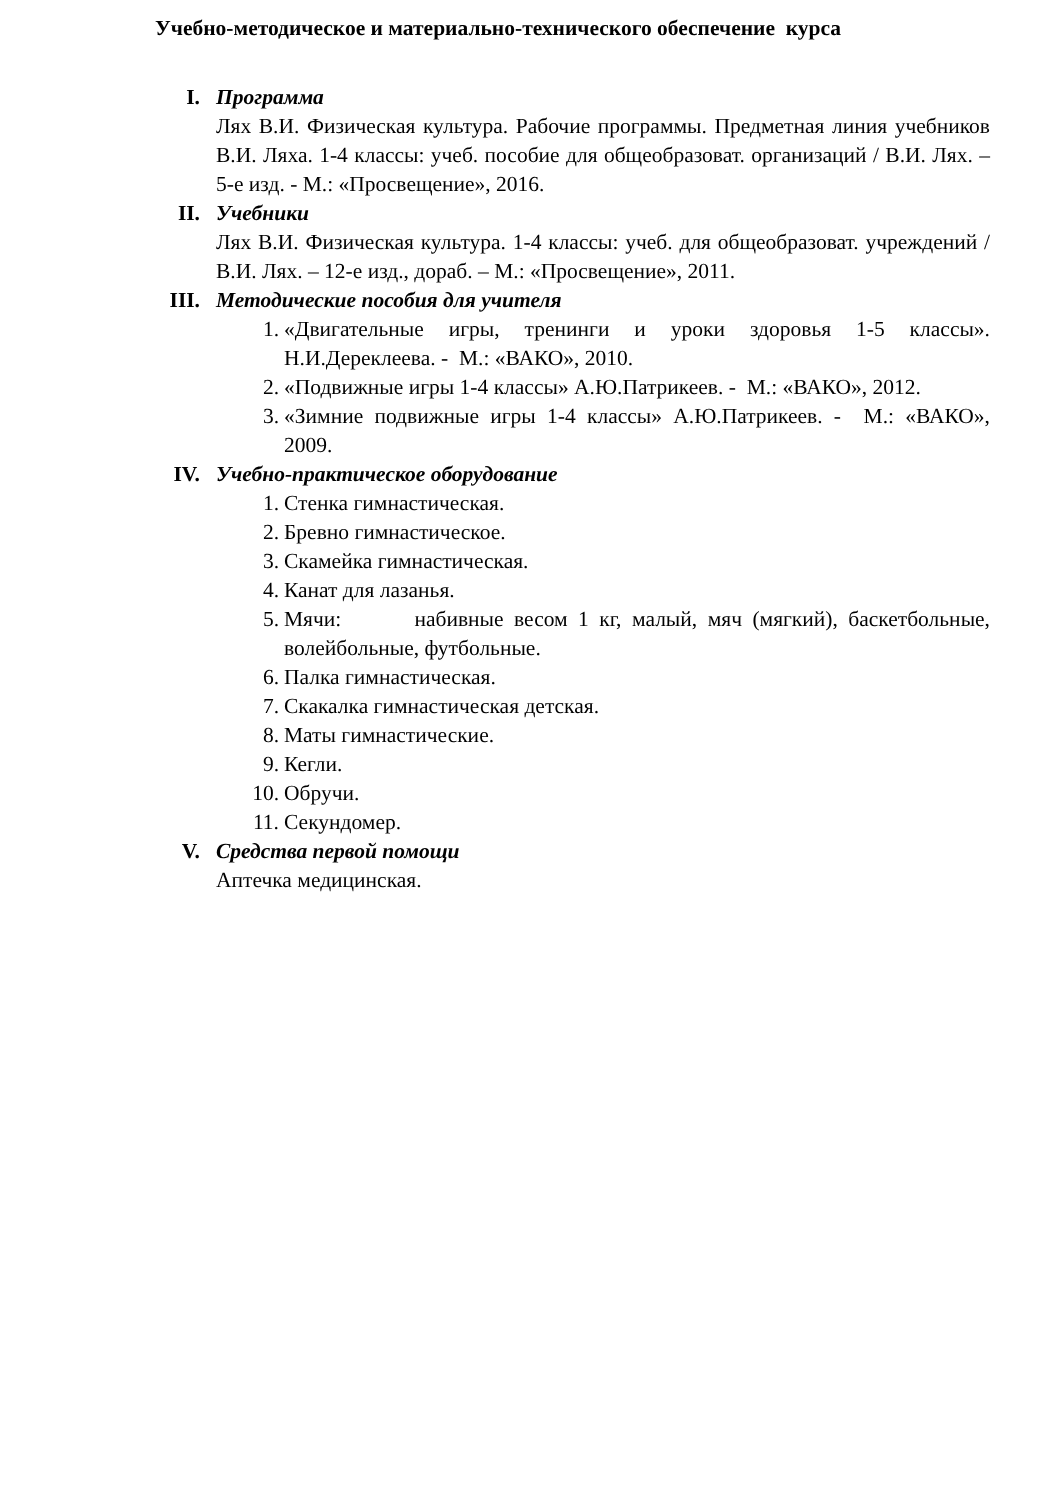Учебно-методическое и материально-технического обеспечение курса
I. Программа
Лях В.И. Физическая культура. Рабочие программы. Предметная линия учебников В.И. Ляха. 1-4 классы: учеб. пособие для общеобразоват. организаций / В.И. Лях. – 5-е изд. - М.: «Просвещение», 2016.
II. Учебники
Лях В.И. Физическая культура. 1-4 классы: учеб. для общеобразоват. учреждений / В.И. Лях. – 12-е изд., дораб. – М.: «Просвещение», 2011.
III. Методические пособия для учителя
1. «Двигательные игры, тренинги и уроки здоровья 1-5 классы». Н.И.Дереклеева. - М.: «ВАКО», 2010.
2. «Подвижные игры 1-4 классы» А.Ю.Патрикеев. - М.: «ВАКО», 2012.
3. «Зимние подвижные игры 1-4 классы» А.Ю.Патрикеев. - М.: «ВАКО», 2009.
IV. Учебно-практическое оборудование
1. Стенка гимнастическая.
2. Бревно гимнастическое.
3. Скамейка гимнастическая.
4. Канат для лазанья.
5. Мячи: набивные весом 1 кг, малый, мяч (мягкий), баскетбольные, волейбольные, футбольные.
6. Палка гимнастическая.
7. Скакалка гимнастическая детская.
8. Маты гимнастические.
9. Кегли.
10. Обручи.
11. Секундомер.
V. Средства первой помощи
Аптечка медицинская.